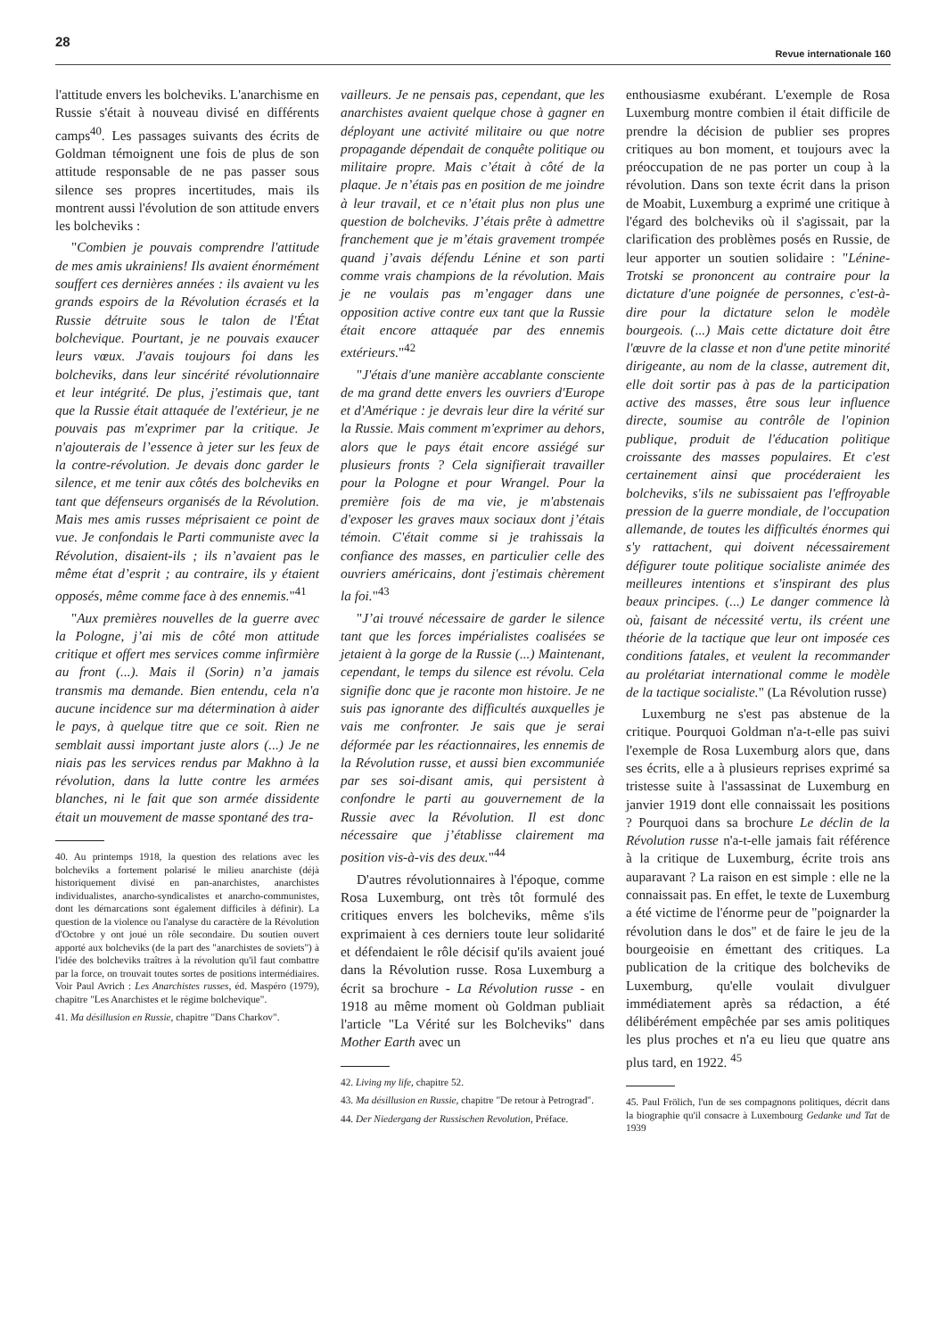28 Revue internationale 160
l'attitude envers les bolcheviks. L'anarchisme en Russie s'était à nouveau divisé en différents camps<sup>40</sup>. Les passages suivants des écrits de Goldman témoignent une fois de plus de son attitude responsable de ne pas passer sous silence ses propres incertitudes, mais ils montrent aussi l'évolution de son attitude envers les bolcheviks :
"Combien je pouvais comprendre l'attitude de mes amis ukrainiens! Ils avaient énormément souffert ces dernières années : ils avaient vu les grands espoirs de la Révolution écrasés et la Russie détruite sous le talon de l'État bolchevique. Pourtant, je ne pouvais exaucer leurs vœux. J'avais toujours foi dans les bolcheviks, dans leur sincérité révolutionnaire et leur intégrité. De plus, j'estimais que, tant que la Russie était attaquée de l'extérieur, je ne pouvais pas m'exprimer par la critique. Je n'ajouterais de l’essence à jeter sur les feux de la contre-révolution. Je devais donc garder le silence, et me tenir aux côtés des bolcheviks en tant que défenseurs organisés de la Révolution. Mais mes amis russes méprisaient ce point de vue. Je confondais le Parti communiste avec la Révolution, disaient-ils ; ils n’avaient pas le même état d’esprit ; au contraire, ils y étaient opposés, même comme face à des ennemis."<sup>41</sup>
"Aux premières nouvelles de la guerre avec la Pologne, j’ai mis de côté mon attitude critique et offert mes services comme infirmière au front (...). Mais il (Sorin) n’a jamais transmis ma demande. Bien entendu, cela n'a aucune incidence sur ma détermination à aider le pays, à quelque titre que ce soit. Rien ne semblait aussi important juste alors (...) Je ne niais pas les services rendus par Makhno à la révolution, dans la lutte contre les armées blanches, ni le fait que son armée dissidente était un mouvement de masse spontané des tra-
40. Au printemps 1918, la question des relations avec les bolcheviks a fortement polarisé le milieu anarchiste (déjà historiquement divisé en pan-anarchistes, anarchistes individualistes, anarcho-syndicalistes et anarcho-communistes, dont les démarcations sont également difficiles à définir). La question de la violence ou l'analyse du caractère de la Révolution d'Octobre y ont joué un rôle secondaire. Du soutien ouvert apporté aux bolcheviks (de la part des "anarchistes de soviets") à l'idée des bolcheviks traîtres à la révolution qu'il faut combattre par la force, on trouvait toutes sortes de positions intermédiaires. Voir Paul Avrich : Les Anarchistes russes, éd. Maspéro (1979), chapitre "Les Anarchistes et le régime bolchevique".
41. Ma désillusion en Russie, chapitre "Dans Charkov".
vailleurs. Je ne pensais pas, cependant, que les anarchistes avaient quelque chose à gagner en déployant une activité militaire ou que notre propagande dépendait de conquête politique ou militaire propre. Mais c’était à côté de la plaque. Je n’étais pas en position de me joindre à leur travail, et ce n’était plus non plus une question de bolcheviks. J’étais prête à admettre franchement que je m’étais gravement trompée quand j’avais défendu Lénine et son parti comme vrais champions de la révolution. Mais je ne voulais pas m’engager dans une opposition active contre eux tant que la Russie était encore attaquée par des ennemis extérieurs."<sup>42</sup>
"J'étais d'une manière accablante consciente de ma grand dette envers les ouvriers d'Europe et d'Amérique : je devrais leur dire la vérité sur la Russie. Mais comment m'exprimer au dehors, alors que le pays était encore assiégé sur plusieurs fronts ? Cela signifierait travailler pour la Pologne et pour Wrangel. Pour la première fois de ma vie, je m'abstenais d'exposer les graves maux sociaux dont j’étais témoin. C'était comme si je trahissais la confiance des masses, en particulier celle des ouvriers américains, dont j'estimais chèrement la foi."<sup>43</sup>
"J’ai trouvé nécessaire de garder le silence tant que les forces impérialistes coalisées se jetaient à la gorge de la Russie (...) Maintenant, cependant, le temps du silence est révolu. Cela signifie donc que je raconte mon histoire. Je ne suis pas ignorante des difficultés auxquelles je vais me confronter. Je sais que je serai déformée par les réactionnaires, les ennemis de la Révolution russe, et aussi bien excommuniée par ses soi-disant amis, qui persistent à confondre le parti au gouvernement de la Russie avec la Révolution. Il est donc nécessaire que j’établisse clairement ma position vis-à-vis des deux."<sup>44</sup>
D'autres révolutionnaires à l'époque, comme Rosa Luxemburg, ont très tôt formulé des critiques envers les bolcheviks, même s'ils exprimaient à ces derniers toute leur solidarité et défendaient le rôle décisif qu'ils avaient joué dans la Révolution russe. Rosa Luxemburg a écrit sa brochure - La Révolution russe - en 1918 au même moment où Goldman publiait l'article "La Vérité sur les Bolcheviks" dans Mother Earth avec un
42. Living my life, chapitre 52.
43. Ma désillusion en Russie, chapitre "De retour à Petrograd".
44. Der Niedergang der Russischen Revolution, Préface.
enthousiasme exubérant. L'exemple de Rosa Luxemburg montre combien il était difficile de prendre la décision de publier ses propres critiques au bon moment, et toujours avec la préoccupation de ne pas porter un coup à la révolution. Dans son texte écrit dans la prison de Moabit, Luxemburg a exprimé une critique à l'égard des bolcheviks où il s'agissait, par la clarification des problèmes posés en Russie, de leur apporter un soutien solidaire : "Lénine-Trotski se prononcent au contraire pour la dictature d'une poignée de personnes, c'est-à-dire pour la dictature selon le modèle bourgeois. (...) Mais cette dictature doit être l'œuvre de la classe et non d'une petite minorité dirigeante, au nom de la classe, autrement dit, elle doit sortir pas à pas de la participation active des masses, être sous leur influence directe, soumise au contrôle de l'opinion publique, produit de l'éducation politique croissante des masses populaires. Et c'est certainement ainsi que procéderaient les bolcheviks, s'ils ne subissaient pas l'effroyable pression de la guerre mondiale, de l'occupation allemande, de toutes les difficultés énormes qui s'y rattachent, qui doivent nécessairement défigurer toute politique socialiste animée des meilleures intentions et s'inspirant des plus beaux principes. (...) Le danger commence là où, faisant de nécessité vertu, ils créent une théorie de la tactique que leur ont imposée ces conditions fatales, et veulent la recommander au prolétariat international comme le modèle de la tactique socialiste." (La Révolution russe)
Luxemburg ne s'est pas abstenue de la critique. Pourquoi Goldman n'a-t-elle pas suivi l'exemple de Rosa Luxemburg alors que, dans ses écrits, elle a à plusieurs reprises exprimé sa tristesse suite à l'assassinat de Luxemburg en janvier 1919 dont elle connaissait les positions ? Pourquoi dans sa brochure Le déclin de la Révolution russe n'a-t-elle jamais fait référence à la critique de Luxemburg, écrite trois ans auparavant ? La raison en est simple : elle ne la connaissait pas. En effet, le texte de Luxemburg a été victime de l'énorme peur de "poignarder la révolution dans le dos" et de faire le jeu de la bourgeoisie en émettant des critiques. La publication de la critique des bolcheviks de Luxemburg, qu'elle voulait divulguer immédiatement après sa rédaction, a été délibérément empêchée par ses amis politiques les plus proches et n'a eu lieu que quatre ans plus tard, en 1922. <sup>45</sup>
45. Paul Frölich, l'un de ses compagnons politiques, décrit dans la biographie qu'il consacre à Luxembourg Gedanke und Tat de 1939